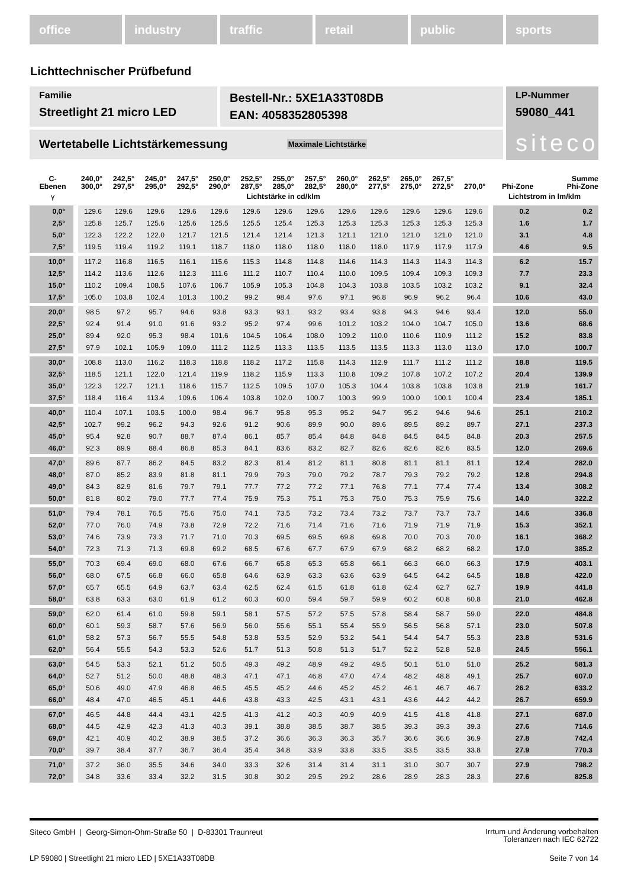office industry traffic retail public sports
Lichttechnischer Prüfbefund
Familie
Streetlight 21 micro LED
Bestell-Nr.: 5XE1A33T08DB
EAN: 4058352805398
LP-Nummer
59080_441
siteco
Wertetabelle Lichtstärkemessung Maximale Lichtstärke
| C- Ebenen | 240,0° 300,0° | 242,5° 297,5° | 245,0° 295,0° | 247,5° 292,5° | 250,0° 290,0° | 252,5° 287,5° | 255,0° 285,0° | 257,5° 282,5° | 260,0° 280,0° | 262,5° 277,5° | 265,0° 275,0° | 267,5° 272,5° | 270,0° | Phi-Zone | Summe Phi-Zone |
| --- | --- | --- | --- | --- | --- | --- | --- | --- | --- | --- | --- | --- | --- | --- | --- |
| γ | Lichtstärke in cd/klm | | | | | | | | | | | | | Lichtstrom in lm/klm | |
| 0,0° | 129.6 | 129.6 | 129.6 | 129.6 | 129.6 | 129.6 | 129.6 | 129.6 | 129.6 | 129.6 | 129.6 | 129.6 | 129.6 | 0.2 | 0.2 |
| 2,5° | 125.8 | 125.7 | 125.6 | 125.6 | 125.5 | 125.5 | 125.4 | 125.3 | 125.3 | 125.3 | 125.3 | 125.3 | 125.3 | 1.6 | 1.7 |
| 5,0° | 122.3 | 122.2 | 122.0 | 121.7 | 121.5 | 121.4 | 121.4 | 121.3 | 121.1 | 121.0 | 121.0 | 121.0 | 121.0 | 3.1 | 4.8 |
| 7,5° | 119.5 | 119.4 | 119.2 | 119.1 | 118.7 | 118.0 | 118.0 | 118.0 | 118.0 | 118.0 | 117.9 | 117.9 | 117.9 | 4.6 | 9.5 |
| 10,0° | 117.2 | 116.8 | 116.5 | 116.1 | 115.6 | 115.3 | 114.8 | 114.8 | 114.6 | 114.3 | 114.3 | 114.3 | 114.3 | 6.2 | 15.7 |
| 12,5° | 114.2 | 113.6 | 112.6 | 112.3 | 111.6 | 111.2 | 110.7 | 110.4 | 110.0 | 109.5 | 109.4 | 109.3 | 109.3 | 7.7 | 23.3 |
| 15,0° | 110.2 | 109.4 | 108.5 | 107.6 | 106.7 | 105.9 | 105.3 | 104.8 | 104.3 | 103.8 | 103.5 | 103.2 | 103.2 | 9.1 | 32.4 |
| 17,5° | 105.0 | 103.8 | 102.4 | 101.3 | 100.2 | 99.2 | 98.4 | 97.6 | 97.1 | 96.8 | 96.9 | 96.2 | 96.4 | 10.6 | 43.0 |
| 20,0° | 98.5 | 97.2 | 95.7 | 94.6 | 93.8 | 93.3 | 93.1 | 93.2 | 93.4 | 93.8 | 94.3 | 94.6 | 93.4 | 12.0 | 55.0 |
| 22,5° | 92.4 | 91.4 | 91.0 | 91.6 | 93.2 | 95.2 | 97.4 | 99.6 | 101.2 | 103.2 | 104.0 | 104.7 | 105.0 | 13.6 | 68.6 |
| 25,0° | 89.4 | 92.0 | 95.3 | 98.4 | 101.6 | 104.5 | 106.4 | 108.0 | 109.2 | 110.0 | 110.6 | 110.9 | 111.2 | 15.2 | 83.8 |
| 27,5° | 97.9 | 102.1 | 105.9 | 109.0 | 111.2 | 112.5 | 113.3 | 113.5 | 113.5 | 113.5 | 113.3 | 113.0 | 113.0 | 17.0 | 100.7 |
| 30,0° | 108.8 | 113.0 | 116.2 | 118.3 | 118.8 | 118.2 | 117.2 | 115.8 | 114.3 | 112.9 | 111.7 | 111.2 | 111.2 | 18.8 | 119.5 |
| 32,5° | 118.5 | 121.1 | 122.0 | 121.4 | 119.9 | 118.2 | 115.9 | 113.3 | 110.8 | 109.2 | 107.8 | 107.2 | 107.2 | 20.4 | 139.9 |
| 35,0° | 122.3 | 122.7 | 121.1 | 118.6 | 115.7 | 112.5 | 109.5 | 107.0 | 105.3 | 104.4 | 103.8 | 103.8 | 103.8 | 21.9 | 161.7 |
| 37,5° | 118.4 | 116.4 | 113.4 | 109.6 | 106.4 | 103.8 | 102.0 | 100.7 | 100.3 | 99.9 | 100.0 | 100.1 | 100.4 | 23.4 | 185.1 |
| 40,0° | 110.4 | 107.1 | 103.5 | 100.0 | 98.4 | 96.7 | 95.8 | 95.3 | 95.2 | 94.7 | 95.2 | 94.6 | 94.6 | 25.1 | 210.2 |
| 42,5° | 102.7 | 99.2 | 96.2 | 94.3 | 92.6 | 91.2 | 90.6 | 89.9 | 90.0 | 89.6 | 89.5 | 89.2 | 89.7 | 27.1 | 237.3 |
| 45,0° | 95.4 | 92.8 | 90.7 | 88.7 | 87.4 | 86.1 | 85.7 | 85.4 | 84.8 | 84.8 | 84.5 | 84.5 | 84.8 | 20.3 | 257.5 |
| 46,0° | 92.3 | 89.9 | 88.4 | 86.8 | 85.3 | 84.1 | 83.6 | 83.2 | 82.7 | 82.6 | 82.6 | 82.6 | 83.5 | 12.0 | 269.6 |
| 47,0° | 89.6 | 87.7 | 86.2 | 84.5 | 83.2 | 82.3 | 81.4 | 81.2 | 81.1 | 80.8 | 81.1 | 81.1 | 81.1 | 12.4 | 282.0 |
| 48,0° | 87.0 | 85.2 | 83.9 | 81.8 | 81.1 | 79.9 | 79.3 | 79.0 | 79.2 | 78.7 | 79.3 | 79.2 | 79.2 | 12.8 | 294.8 |
| 49,0° | 84.3 | 82.9 | 81.6 | 79.7 | 79.1 | 77.7 | 77.2 | 77.2 | 77.1 | 76.8 | 77.1 | 77.4 | 77.4 | 13.4 | 308.2 |
| 50,0° | 81.8 | 80.2 | 79.0 | 77.7 | 77.4 | 75.9 | 75.3 | 75.1 | 75.3 | 75.0 | 75.3 | 75.9 | 75.6 | 14.0 | 322.2 |
| 51,0° | 79.4 | 78.1 | 76.5 | 75.6 | 75.0 | 74.1 | 73.5 | 73.2 | 73.4 | 73.2 | 73.7 | 73.7 | 73.7 | 14.6 | 336.8 |
| 52,0° | 77.0 | 76.0 | 74.9 | 73.8 | 72.9 | 72.2 | 71.6 | 71.4 | 71.6 | 71.6 | 71.9 | 71.9 | 71.9 | 15.3 | 352.1 |
| 53,0° | 74.6 | 73.9 | 73.3 | 71.7 | 71.0 | 70.3 | 69.5 | 69.5 | 69.8 | 69.8 | 70.0 | 70.3 | 70.0 | 16.1 | 368.2 |
| 54,0° | 72.3 | 71.3 | 71.3 | 69.8 | 69.2 | 68.5 | 67.6 | 67.7 | 67.9 | 67.9 | 68.2 | 68.2 | 68.2 | 17.0 | 385.2 |
| 55,0° | 70.3 | 69.4 | 69.0 | 68.0 | 67.6 | 66.7 | 65.8 | 65.3 | 65.8 | 66.1 | 66.3 | 66.0 | 66.3 | 17.9 | 403.1 |
| 56,0° | 68.0 | 67.5 | 66.8 | 66.0 | 65.8 | 64.6 | 63.9 | 63.3 | 63.6 | 63.9 | 64.5 | 64.2 | 64.5 | 18.8 | 422.0 |
| 57,0° | 65.7 | 65.5 | 64.9 | 63.7 | 63.4 | 62.5 | 62.4 | 61.5 | 61.8 | 61.8 | 62.4 | 62.7 | 62.7 | 19.9 | 441.8 |
| 58,0° | 63.8 | 63.3 | 63.0 | 61.9 | 61.2 | 60.3 | 60.0 | 59.4 | 59.7 | 59.9 | 60.2 | 60.8 | 60.8 | 21.0 | 462.8 |
| 59,0° | 62.0 | 61.4 | 61.0 | 59.8 | 59.1 | 58.1 | 57.5 | 57.2 | 57.5 | 57.8 | 58.4 | 58.7 | 59.0 | 22.0 | 484.8 |
| 60,0° | 60.1 | 59.3 | 58.7 | 57.6 | 56.9 | 56.0 | 55.6 | 55.1 | 55.4 | 55.9 | 56.5 | 56.8 | 57.1 | 23.0 | 507.8 |
| 61,0° | 58.2 | 57.3 | 56.7 | 55.5 | 54.8 | 53.8 | 53.5 | 52.9 | 53.2 | 54.1 | 54.4 | 54.7 | 55.3 | 23.8 | 531.6 |
| 62,0° | 56.4 | 55.5 | 54.3 | 53.3 | 52.6 | 51.7 | 51.3 | 50.8 | 51.3 | 51.7 | 52.2 | 52.8 | 52.8 | 24.5 | 556.1 |
| 63,0° | 54.5 | 53.3 | 52.1 | 51.2 | 50.5 | 49.3 | 49.2 | 48.9 | 49.2 | 49.5 | 50.1 | 51.0 | 51.0 | 25.2 | 581.3 |
| 64,0° | 52.7 | 51.2 | 50.0 | 48.8 | 48.3 | 47.1 | 47.1 | 46.8 | 47.0 | 47.4 | 48.2 | 48.8 | 49.1 | 25.7 | 607.0 |
| 65,0° | 50.6 | 49.0 | 47.9 | 46.8 | 46.5 | 45.5 | 45.2 | 44.6 | 45.2 | 45.2 | 46.1 | 46.7 | 46.7 | 26.2 | 633.2 |
| 66,0° | 48.4 | 47.0 | 46.5 | 45.1 | 44.6 | 43.8 | 43.3 | 42.5 | 43.1 | 43.1 | 43.6 | 44.2 | 44.2 | 26.7 | 659.9 |
| 67,0° | 46.5 | 44.8 | 44.4 | 43.1 | 42.5 | 41.3 | 41.2 | 40.3 | 40.9 | 40.9 | 41.5 | 41.8 | 41.8 | 27.1 | 687.0 |
| 68,0° | 44.5 | 42.9 | 42.3 | 41.3 | 40.3 | 39.1 | 38.8 | 38.5 | 38.7 | 38.5 | 39.3 | 39.3 | 39.3 | 27.6 | 714.6 |
| 69,0° | 42.1 | 40.9 | 40.2 | 38.9 | 38.5 | 37.2 | 36.6 | 36.3 | 36.3 | 35.7 | 36.6 | 36.6 | 36.9 | 27.8 | 742.4 |
| 70,0° | 39.7 | 38.4 | 37.7 | 36.7 | 36.4 | 35.4 | 34.8 | 33.9 | 33.8 | 33.5 | 33.5 | 33.5 | 33.8 | 27.9 | 770.3 |
| 71,0° | 37.2 | 36.0 | 35.5 | 34.6 | 34.0 | 33.3 | 32.6 | 31.4 | 31.4 | 31.1 | 31.0 | 30.7 | 30.7 | 27.9 | 798.2 |
| 72,0° | 34.8 | 33.6 | 33.4 | 32.2 | 31.5 | 30.8 | 30.2 | 29.5 | 29.2 | 28.6 | 28.9 | 28.3 | 28.3 | 27.6 | 825.8 |
Siteco GmbH | Georg-Simon-Ohm-Straße 50 | D-83301 Traunreut Irrtum und Änderung vorbehalten
Toleranzen nach IEC 62722
LP 59080 | Streetlight 21 micro LED | 5XE1A33T08DB Seite 7 von 14